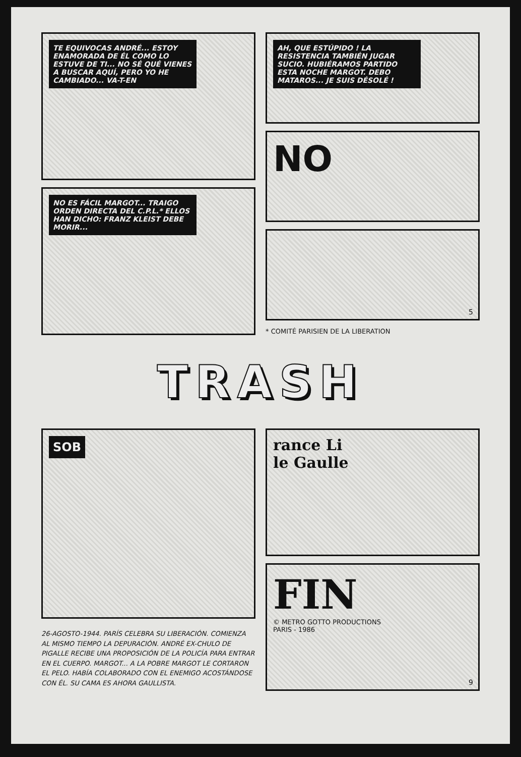TE EQUIVOCAS ANDRÉ... ESTOY ENAMORADA DE ÉL COMO LO ESTUVE DE TI... NO SÉ QUÉ VIENES A BUSCAR AQUÍ, PERO YO HE CAMBIADO... VA-T-EN
NO ES FÁCIL MARGOT... TRAIGO ORDEN DIRECTA DEL C.P.L.* ELLOS HAN DICHO: FRANZ KLEIST DEBE MORIR...
AH, QUE ESTÚPIDO ! LA RESISTENCIA TAMBIÉN JUGAR SUCIO. HUBIÉRAMOS PARTIDO ESTA NOCHE MARGOT. DEBO MATAROS... JE SUIS DÉSOLÉ !
NO
5
* COMITÉ PARISIEN DE LA LIBERATION
TRASH
SOB
26-AGOSTO-1944. PARÍS CELEBRA SU LIBERACIÓN. COMIENZA AL MISMO TIEMPO LA DEPURACIÓN. ANDRÉ EX-CHULO DE PIGALLE RECIBE UNA PROPOSICIÓN DE LA POLICÍA PARA ENTRAR EN EL CUERPO. MARGOT... A LA POBRE MARGOT LE CORTARON EL PELO. HABÍA COLABORADO CON EL ENEMIGO ACOSTÁNDOSE CON ÉL. SU CAMA ES AHORA GAULLISTA.
rance Li
le Gaulle
FIN
© METRO GOTTO PRODUCTIONS
PARIS - 1986
9